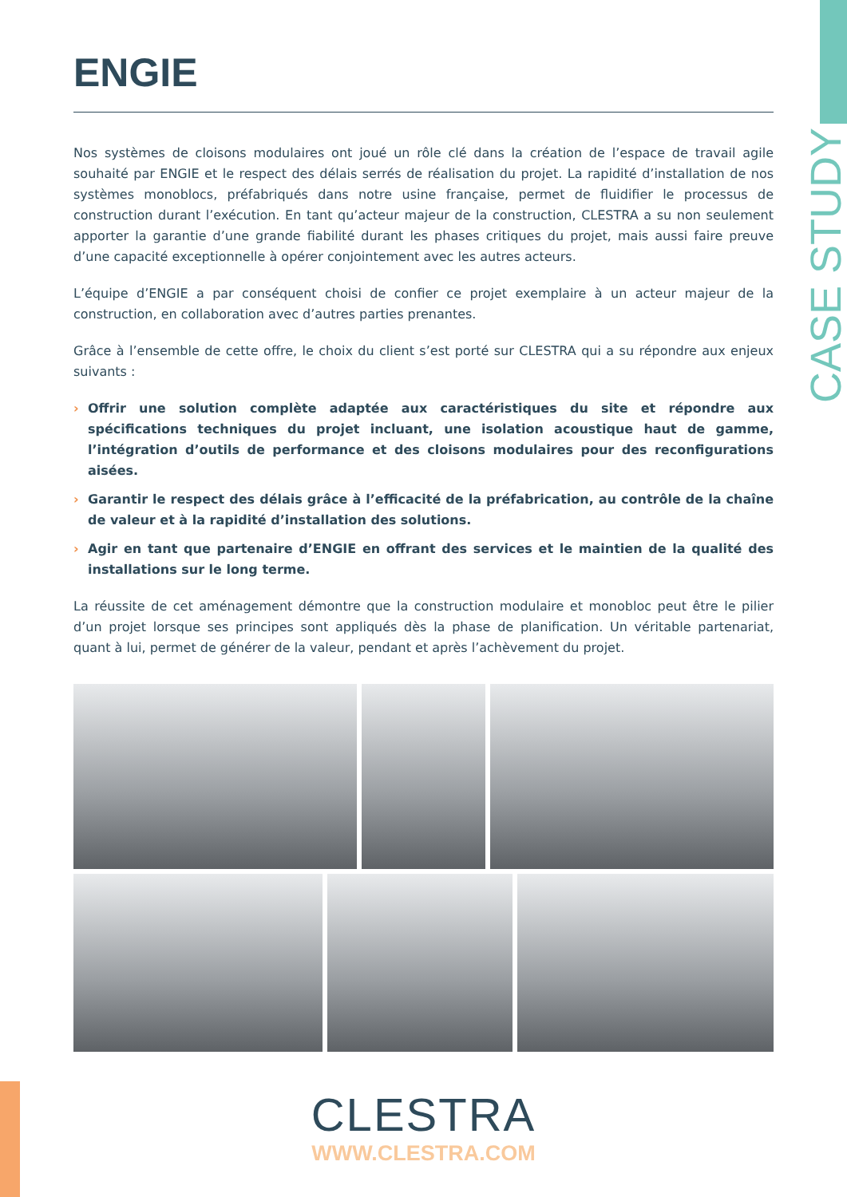CASE STUDY
ENGIE
Nos systèmes de cloisons modulaires ont joué un rôle clé dans la création de l’espace de travail agile souhaité par ENGIE et le respect des délais serrés de réalisation du projet. La rapidité d’installation de nos systèmes monoblocs, préfabriqués dans notre usine française, permet de fluidifier le processus de construction durant l’exécution. En tant qu’acteur majeur de la construction, CLESTRA a su non seulement apporter la garantie d’une grande fiabilité durant les phases critiques du projet, mais aussi faire preuve d’une capacité exceptionnelle à opérer conjointement avec les autres acteurs.
L’équipe d’ENGIE a par conséquent choisi de confier ce projet exemplaire à un acteur majeur de la construction, en collaboration avec d’autres parties prenantes.
Grâce à l’ensemble de cette offre, le choix du client s’est porté sur CLESTRA qui a su répondre aux enjeux suivants :
› Offrir une solution complète adaptée aux caractéristiques du site et répondre aux spécifications techniques du projet incluant, une isolation acoustique haut de gamme, l’intégration d’outils de performance et des cloisons modulaires pour des reconfigurations aisées.
› Garantir le respect des délais grâce à l’efficacité de la préfabrication, au contrôle de la chaîne de valeur et à la rapidité d’installation des solutions.
› Agir en tant que partenaire d’ENGIE en offrant des services et le maintien de la qualité des installations sur le long terme.
La réussite de cet aménagement démontre que la construction modulaire et monobloc peut être le pilier d’un projet lorsque ses principes sont appliqués dès la phase de planification. Un véritable partenariat, quant à lui, permet de générer de la valeur, pendant et après l’achèvement du projet.
CLESTRA
WWW.CLESTRA.COM